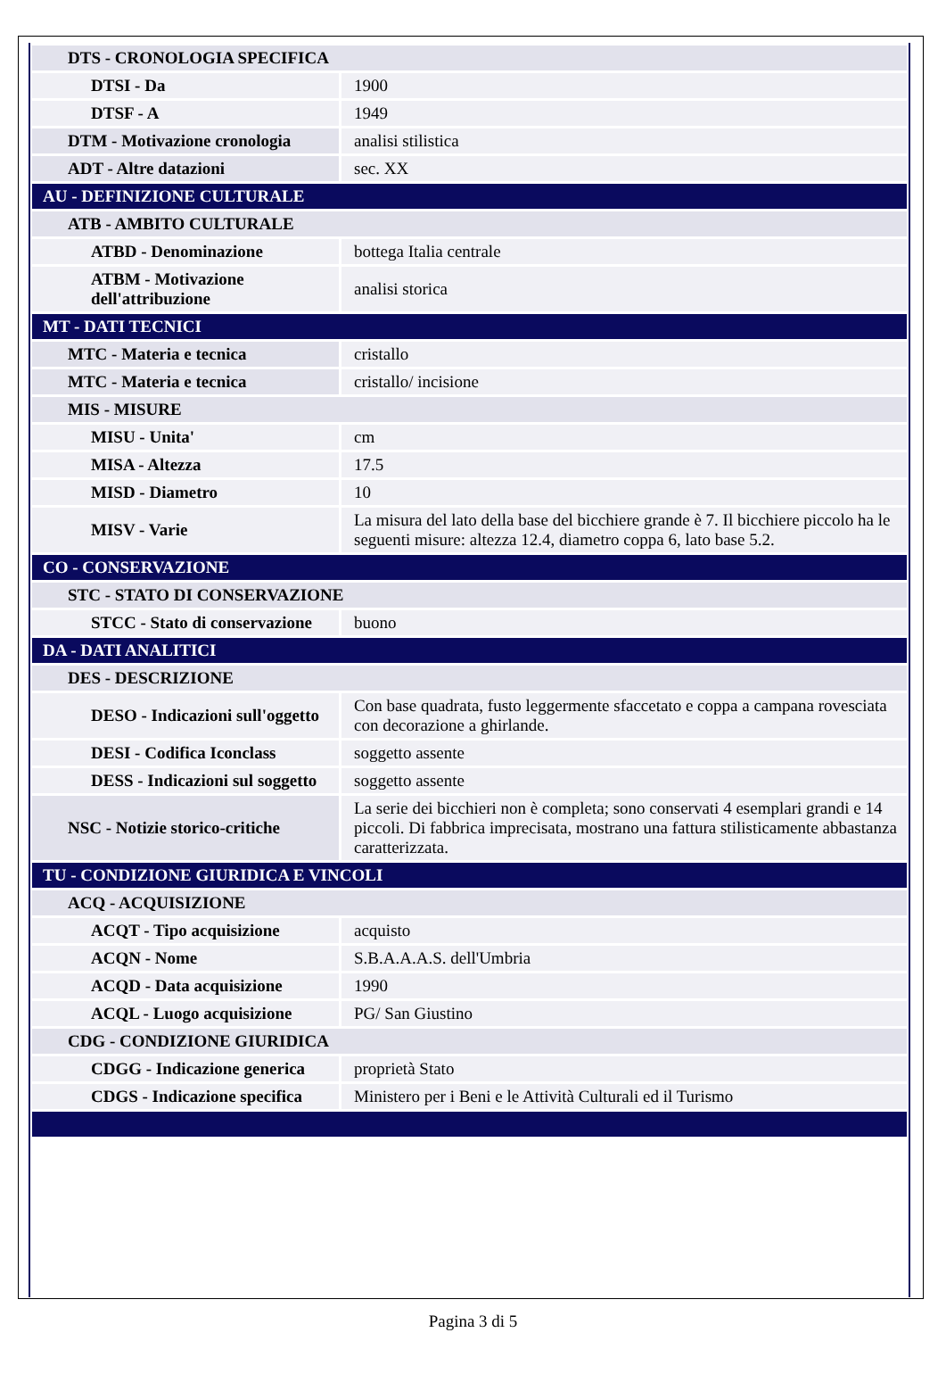| DTS - CRONOLOGIA SPECIFICA | |
| DTSI - Da | 1900 |
| DTSF - A | 1949 |
| DTM - Motivazione cronologia | analisi stilistica |
| ADT - Altre datazioni | sec. XX |
| AU - DEFINIZIONE CULTURALE | |
| ATB - AMBITO CULTURALE | |
| ATBD - Denominazione | bottega Italia centrale |
| ATBM - Motivazione dell'attribuzione | analisi storica |
| MT - DATI TECNICI | |
| MTC - Materia e tecnica | cristallo |
| MTC - Materia e tecnica | cristallo/ incisione |
| MIS - MISURE | |
| MISU - Unita' | cm |
| MISA - Altezza | 17.5 |
| MISD - Diametro | 10 |
| MISV - Varie | La misura del lato della base del bicchiere grande è 7. Il bicchiere piccolo ha le seguenti misure: altezza 12.4, diametro coppa 6, lato base 5.2. |
| CO - CONSERVAZIONE | |
| STC - STATO DI CONSERVAZIONE | |
| STCC - Stato di conservazione | buono |
| DA - DATI ANALITICI | |
| DES - DESCRIZIONE | |
| DESO - Indicazioni sull'oggetto | Con base quadrata, fusto leggermente sfaccetato e coppa a campana rovesciata con decorazione a ghirlande. |
| DESI - Codifica Iconclass | soggetto assente |
| DESS - Indicazioni sul soggetto | soggetto assente |
| NSC - Notizie storico-critiche | La serie dei bicchieri non è completa; sono conservati 4 esemplari grandi e 14 piccoli. Di fabbrica imprecisata, mostrano una fattura stilisticamente abbastanza caratterizzata. |
| TU - CONDIZIONE GIURIDICA E VINCOLI | |
| ACQ - ACQUISIZIONE | |
| ACQT - Tipo acquisizione | acquisto |
| ACQN - Nome | S.B.A.A.A.S. dell'Umbria |
| ACQD - Data acquisizione | 1990 |
| ACQL - Luogo acquisizione | PG/ San Giustino |
| CDG - CONDIZIONE GIURIDICA | |
| CDGG - Indicazione generica | proprietà Stato |
| CDGS - Indicazione specifica | Ministero per i Beni e le Attività Culturali ed il Turismo |
Pagina 3 di 5